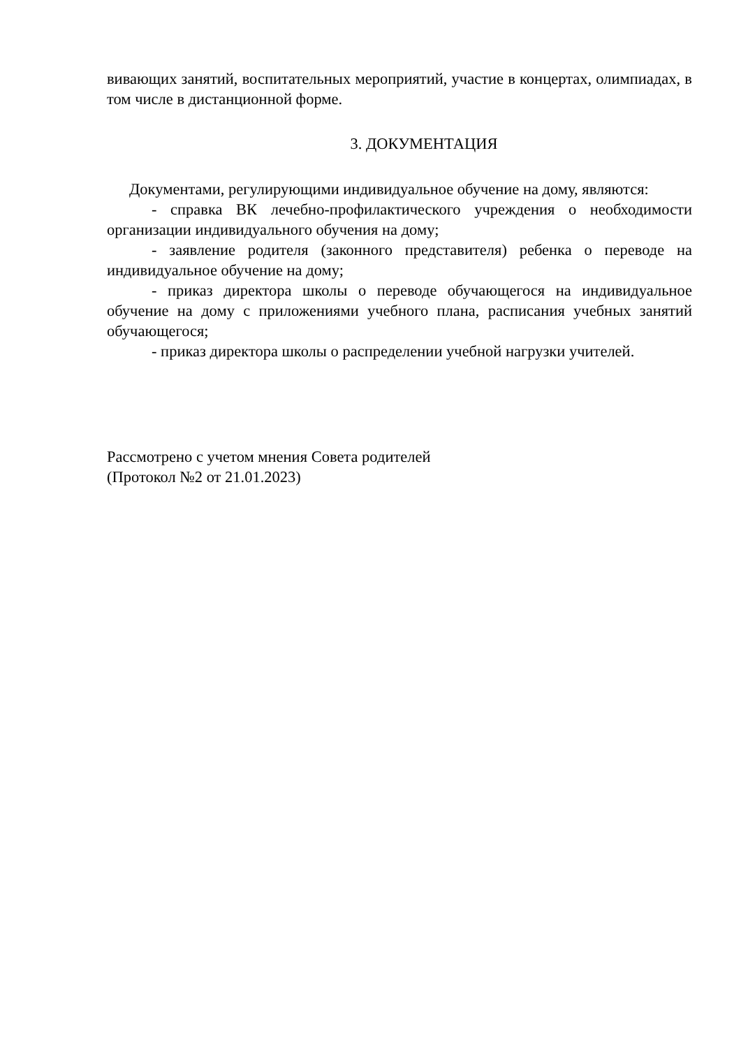вивающих занятий, воспитательных мероприятий, участие в концертах, олимпиадах, в том числе в дистанционной форме.
3. ДОКУМЕНТАЦИЯ
Документами, регулирующими индивидуальное обучение на дому, являются:
- справка ВК лечебно-профилактического учреждения о необходимости организации индивидуального обучения на дому;
- заявление родителя (законного представителя) ребенка о переводе на индивидуальное обучение на дому;
- приказ директора школы о переводе обучающегося на индивидуальное обучение на дому с приложениями учебного плана, расписания учебных занятий обучающегося;
- приказ директора школы о распределении учебной нагрузки учителей.
Рассмотрено с учетом мнения Совета родителей
(Протокол №2 от 21.01.2023)